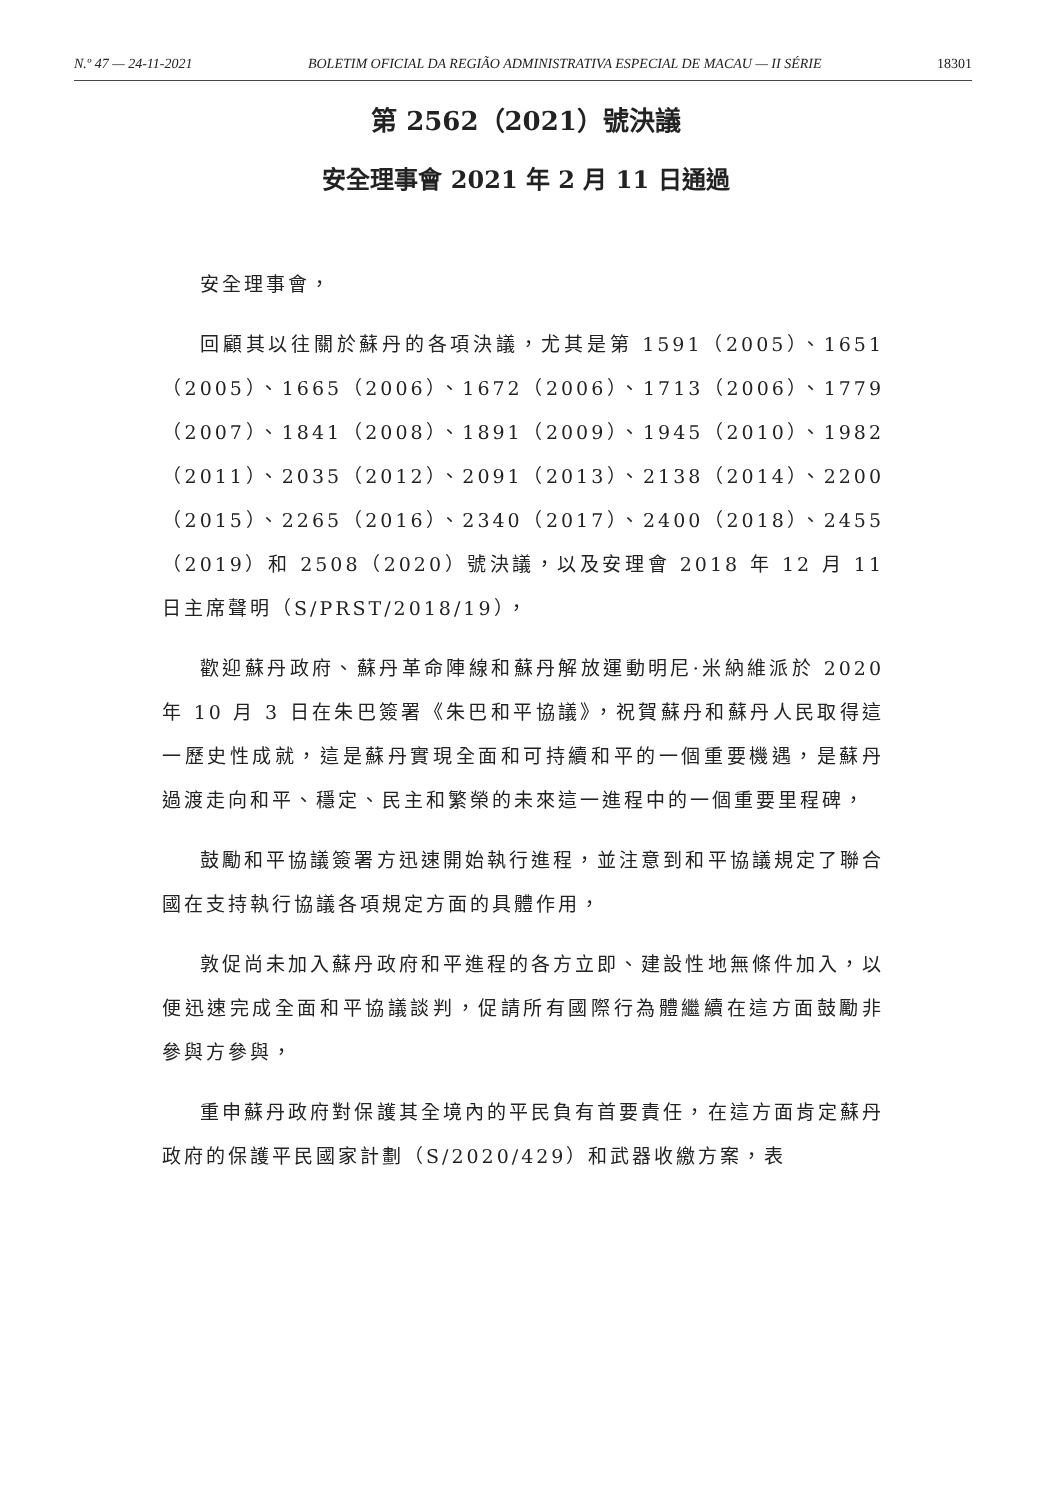N.º 47 — 24-11-2021 BOLETIM OFICIAL DA REGIÃO ADMINISTRATIVA ESPECIAL DE MACAU — II SÉRIE 18301
第 2562（2021）號決議
安全理事會 2021 年 2 月 11 日通過
安全理事會，
回顧其以往關於蘇丹的各項決議，尤其是第 1591（2005）、1651（2005）、1665（2006）、1672（2006）、1713（2006）、1779（2007）、1841（2008）、1891（2009）、1945（2010）、1982（2011）、2035（2012）、2091（2013）、2138（2014）、2200（2015）、2265（2016）、2340（2017）、2400（2018）、2455（2019）和 2508（2020）號決議，以及安理會 2018 年 12 月 11 日主席聲明（S/PRST/2018/19），
歡迎蘇丹政府、蘇丹革命陣線和蘇丹解放運動明尼·米納維派於 2020 年 10 月 3 日在朱巴簽署《朱巴和平協議》，祝賀蘇丹和蘇丹人民取得這一歷史性成就，這是蘇丹實現全面和可持續和平的一個重要機遇，是蘇丹過渡走向和平、穩定、民主和繁榮的未來這一進程中的一個重要里程碑，
鼓勵和平協議簽署方迅速開始執行進程，並注意到和平協議規定了聯合國在支持執行協議各項規定方面的具體作用，
敦促尚未加入蘇丹政府和平進程的各方立即、建設性地無條件加入，以便迅速完成全面和平協議談判，促請所有國際行為體繼續在這方面鼓勵非參與方參與，
重申蘇丹政府對保護其全境內的平民負有首要責任，在這方面肯定蘇丹政府的保護平民國家計劃（S/2020/429）和武器收繳方案，表